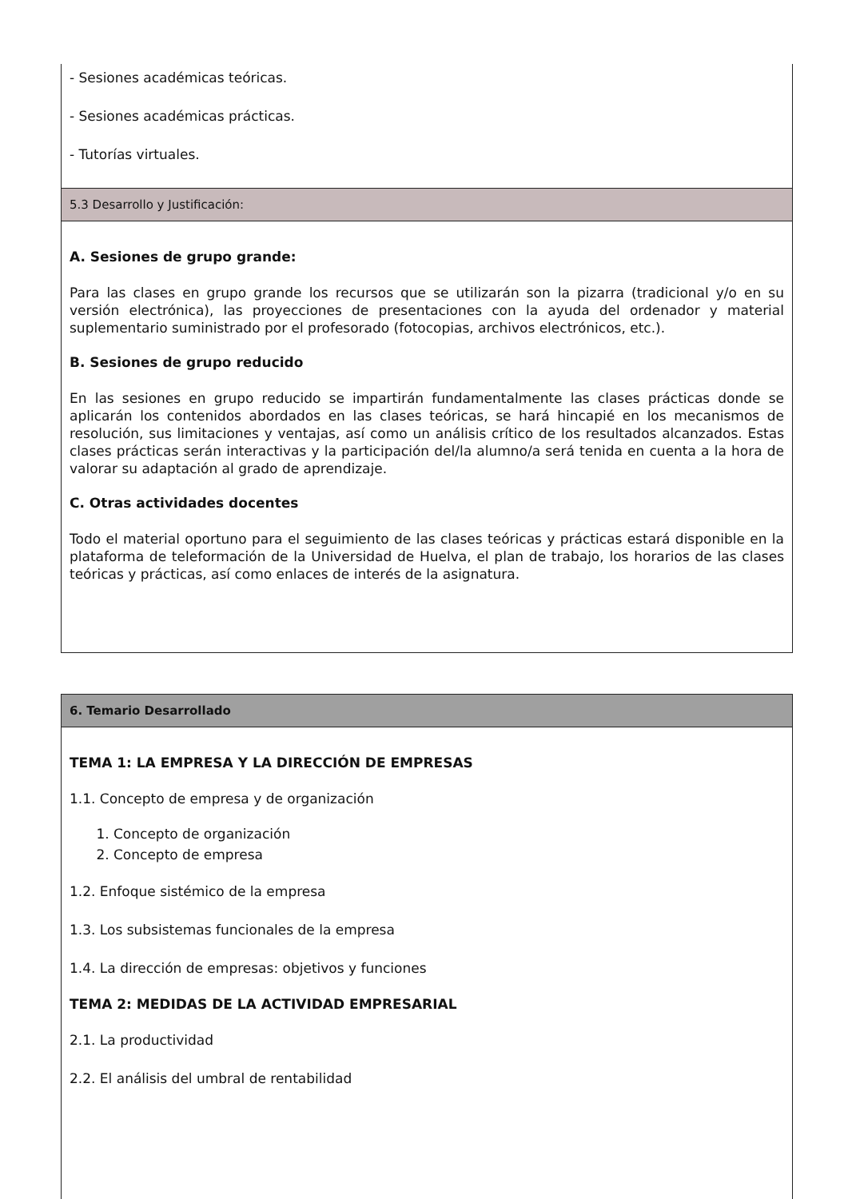- Sesiones académicas teóricas.
- Sesiones académicas prácticas.
- Tutorías virtuales.
5.3 Desarrollo y Justificación:
A. Sesiones de grupo grande:
Para las clases en grupo grande los recursos que se utilizarán son la pizarra (tradicional y/o en su versión electrónica), las proyecciones de presentaciones con la ayuda del ordenador y material suplementario suministrado por el profesorado (fotocopias, archivos electrónicos, etc.).
B. Sesiones de grupo reducido
En las sesiones en grupo reducido se impartirán fundamentalmente las clases prácticas donde se aplicarán los contenidos abordados en las clases teóricas, se hará hincapié en los mecanismos de resolución, sus limitaciones y ventajas, así como un análisis crítico de los resultados alcanzados. Estas clases prácticas serán interactivas y la participación del/la alumno/a será tenida en cuenta a la hora de valorar su adaptación al grado de aprendizaje.
C. Otras actividades docentes
Todo el material oportuno para el seguimiento de las clases teóricas y prácticas estará disponible en la plataforma de teleformación de la Universidad de Huelva, el plan de trabajo, los horarios de las clases teóricas y prácticas, así como enlaces de interés de la asignatura.
6. Temario Desarrollado
TEMA 1: LA EMPRESA Y LA DIRECCIÓN DE EMPRESAS
1.1. Concepto de empresa y de organización
1. Concepto de organización
2. Concepto de empresa
1.2. Enfoque sistémico de la empresa
1.3. Los subsistemas funcionales de la empresa
1.4. La dirección de empresas: objetivos y funciones
TEMA 2: MEDIDAS DE LA ACTIVIDAD EMPRESARIAL
2.1. La productividad
2.2. El análisis del umbral de rentabilidad